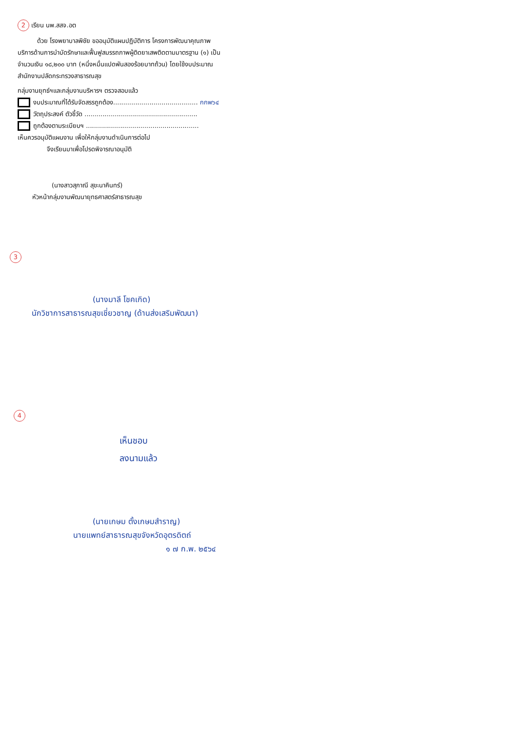2 เรียน นพ.สสจ.อต
ด้วย โรงพยาบาลพิชัย ขออนุมัติแผนปฏิบัติการ โครงการพัฒนาคุณภาพบริการด้านการบำบัดรักษาและฟื้นฟูสมรรถภาพผู้ติดยาเสพติดตามมาตรฐาน (๑) เป็นจำนวนเงิน ๑๘,๒๐๐ บาท (หนึ่งหมื่นแปดพันสองร้อยบาทถ้วน) โดยใช้งบประมาณสำนักงานปลัดกระทรวงสาธารณสุข
กลุ่มงานยุทธ์ฯและกลุ่มงานบริหารฯ ตรวจสอบแล้ว
งบประมาณที่ได้รับจัดสรรถูกต้อง.......................................... กกพ๖๔
วัตถุประสงค์ ตัวชี้วัด ........................................................
ถูกต้องตามระเบียบฯ ........................................................
เห็นควรอนุมัติแผนงาน เพื่อให้กลุ่มงานดำเนินการต่อไป
จึงเรียนมาเพื่อโปรดพิจารณาอนุมัติ
(นางสาวสุภาณี สุขะนาคินทร์)
หัวหน้ากลุ่มงานพัฒนายุทธศาสตร์สาธารณสุข
3
(นางมาลี โชคเกิด)
นักวิชาการสาธารณสุขเชี่ยวชาญ (ด้านส่งเสริมพัฒนา)
4
เห็นชอบ
ลงนามแล้ว
(นายเกษม ตั้งเกษมสำราญ)
นายแพทย์สาธารณสุขจังหวัดอุตรดิตถ์
๑ ๗ ก.พ. ๒๕๖๔